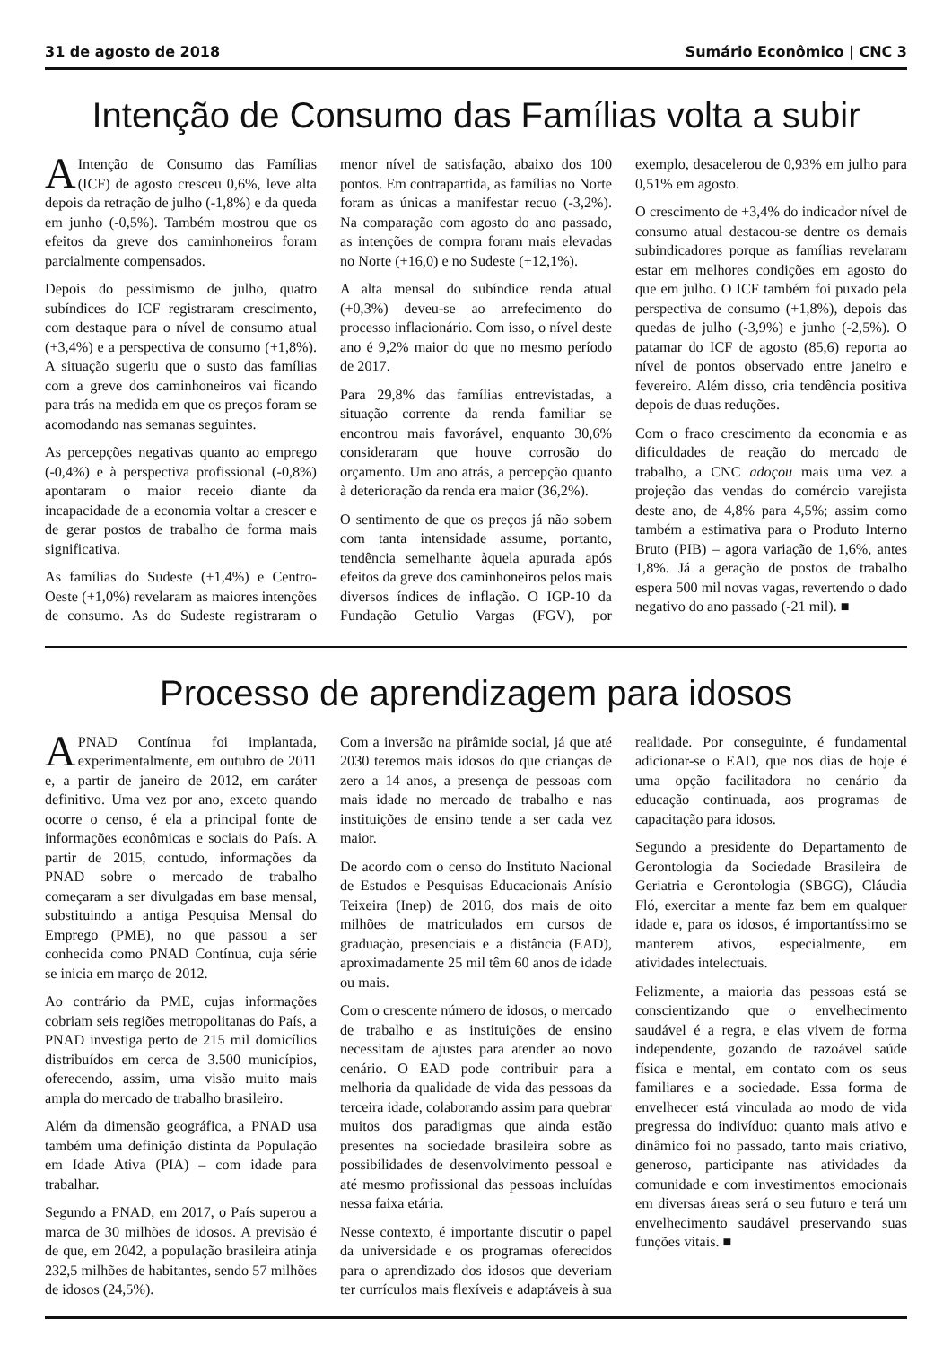31 de agosto de 2018 Sumário Econômico | CNC 3
Intenção de Consumo das Famílias volta a subir
AIntenção de Consumo das Famílias (ICF) de agosto cresceu 0,6%, leve alta depois da retração de julho (-1,8%) e da queda em junho (-0,5%). Também mostrou que os efeitos da greve dos caminhoneiros foram parcialmente compensados.
Depois do pessimismo de julho, quatro subíndices do ICF registraram crescimento, com destaque para o nível de consumo atual (+3,4%) e a perspectiva de consumo (+1,8%). A situação sugeriu que o susto das famílias com a greve dos caminhoneiros vai ficando para trás na medida em que os preços foram se acomodando nas semanas seguintes.
As percepções negativas quanto ao emprego (-0,4%) e à perspectiva profissional (-0,8%) apontaram o maior receio diante da incapacidade de a economia voltar a crescer e de gerar postos de trabalho de forma mais significativa.
As famílias do Sudeste (+1,4%) e Centro-Oeste (+1,0%) revelaram as maiores intenções de consumo. As do Sudeste registraram o menor nível de satisfação, abaixo dos 100 pontos. Em contrapartida, as famílias no Norte foram as únicas a manifestar recuo (-3,2%). Na comparação com agosto do ano passado, as intenções de compra foram mais elevadas no Norte (+16,0) e no Sudeste (+12,1%).
A alta mensal do subíndice renda atual (+0,3%) deveu-se ao arrefecimento do processo inflacionário. Com isso, o nível deste ano é 9,2% maior do que no mesmo período de 2017.
Para 29,8% das famílias entrevistadas, a situação corrente da renda familiar se encontrou mais favorável, enquanto 30,6% consideraram que houve corrosão do orçamento. Um ano atrás, a percepção quanto à deterioração da renda era maior (36,2%).
O sentimento de que os preços já não sobem com tanta intensidade assume, portanto, tendência semelhante àquela apurada após efeitos da greve dos caminhoneiros pelos mais diversos índices de inflação. O IGP-10 da Fundação Getulio Vargas (FGV), por exemplo, desacelerou de 0,93% em julho para 0,51% em agosto.
O crescimento de +3,4% do indicador nível de consumo atual destacou-se dentre os demais subindicadores porque as famílias revelaram estar em melhores condições em agosto do que em julho. O ICF também foi puxado pela perspectiva de consumo (+1,8%), depois das quedas de julho (-3,9%) e junho (-2,5%). O patamar do ICF de agosto (85,6) reporta ao nível de pontos observado entre janeiro e fevereiro. Além disso, cria tendência positiva depois de duas reduções.
Com o fraco crescimento da economia e as dificuldades de reação do mercado de trabalho, a CNC adoçou mais uma vez a projeção das vendas do comércio varejista deste ano, de 4,8% para 4,5%; assim como também a estimativa para o Produto Interno Bruto (PIB) – agora variação de 1,6%, antes 1,8%. Já a geração de postos de trabalho espera 500 mil novas vagas, revertendo o dado negativo do ano passado (-21 mil). ■
Processo de aprendizagem para idosos
APNAD Contínua foi implantada, experimentalmente, em outubro de 2011 e, a partir de janeiro de 2012, em caráter definitivo. Uma vez por ano, exceto quando ocorre o censo, é ela a principal fonte de informações econômicas e sociais do País. A partir de 2015, contudo, informações da PNAD sobre o mercado de trabalho começaram a ser divulgadas em base mensal, substituindo a antiga Pesquisa Mensal do Emprego (PME), no que passou a ser conhecida como PNAD Contínua, cuja série se inicia em março de 2012.
Ao contrário da PME, cujas informações cobriam seis regiões metropolitanas do País, a PNAD investiga perto de 215 mil domicílios distribuídos em cerca de 3.500 municípios, oferecendo, assim, uma visão muito mais ampla do mercado de trabalho brasileiro.
Além da dimensão geográfica, a PNAD usa também uma definição distinta da População em Idade Ativa (PIA) – com idade para trabalhar.
Segundo a PNAD, em 2017, o País superou a marca de 30 milhões de idosos. A previsão é de que, em 2042, a população brasileira atinja 232,5 milhões de habitantes, sendo 57 milhões de idosos (24,5%).
Com a inversão na pirâmide social, já que até 2030 teremos mais idosos do que crianças de zero a 14 anos, a presença de pessoas com mais idade no mercado de trabalho e nas instituições de ensino tende a ser cada vez maior.
De acordo com o censo do Instituto Nacional de Estudos e Pesquisas Educacionais Anísio Teixeira (Inep) de 2016, dos mais de oito milhões de matriculados em cursos de graduação, presenciais e a distância (EAD), aproximadamente 25 mil têm 60 anos de idade ou mais.
Com o crescente número de idosos, o mercado de trabalho e as instituições de ensino necessitam de ajustes para atender ao novo cenário. O EAD pode contribuir para a melhoria da qualidade de vida das pessoas da terceira idade, colaborando assim para quebrar muitos dos paradigmas que ainda estão presentes na sociedade brasileira sobre as possibilidades de desenvolvimento pessoal e até mesmo profissional das pessoas incluídas nessa faixa etária.
Nesse contexto, é importante discutir o papel da universidade e os programas oferecidos para o aprendizado dos idosos que deveriam ter currículos mais flexíveis e adaptáveis à sua realidade. Por conseguinte, é fundamental adicionar-se o EAD, que nos dias de hoje é uma opção facilitadora no cenário da educação continuada, aos programas de capacitação para idosos.
Segundo a presidente do Departamento de Gerontologia da Sociedade Brasileira de Geriatria e Gerontologia (SBGG), Cláudia Fló, exercitar a mente faz bem em qualquer idade e, para os idosos, é importantíssimo se manterem ativos, especialmente, em atividades intelectuais.
Felizmente, a maioria das pessoas está se conscientizando que o envelhecimento saudável é a regra, e elas vivem de forma independente, gozando de razoável saúde física e mental, em contato com os seus familiares e a sociedade. Essa forma de envelhecer está vinculada ao modo de vida pregressa do indivíduo: quanto mais ativo e dinâmico foi no passado, tanto mais criativo, generoso, participante nas atividades da comunidade e com investimentos emocionais em diversas áreas será o seu futuro e terá um envelhecimento saudável preservando suas funções vitais. ■